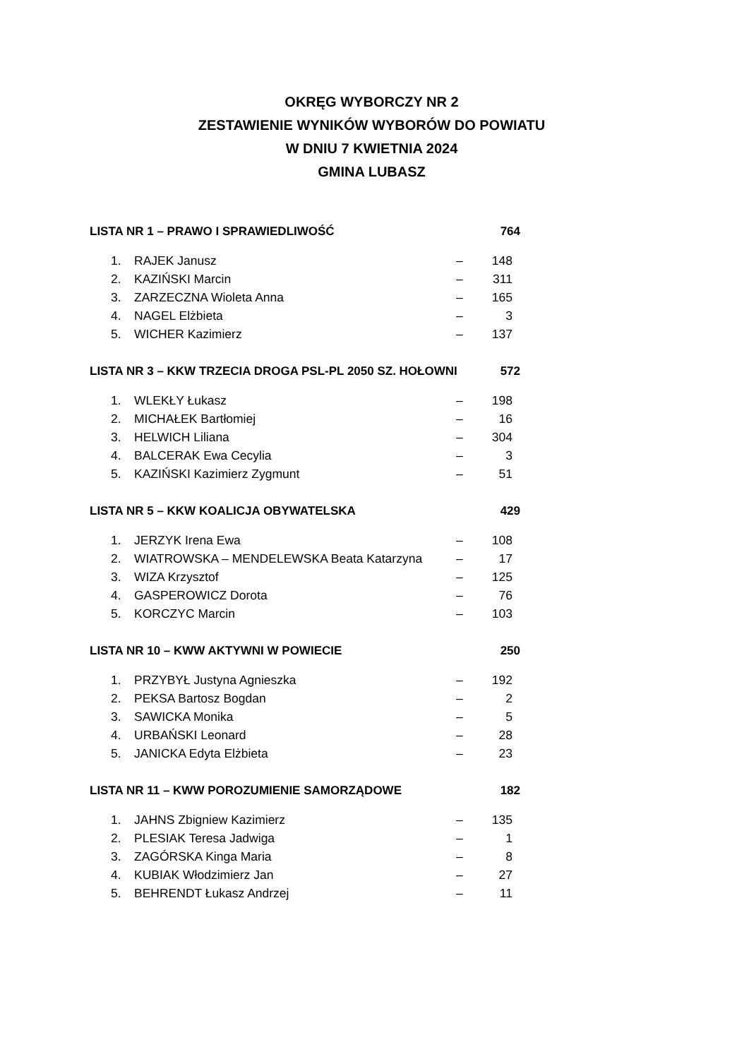OKRĘG WYBORCZY NR 2
ZESTAWIENIE WYNIKÓW WYBORÓW DO POWIATU
W DNIU 7 KWIETNIA 2024
GMINA LUBASZ
LISTA NR 1 – PRAWO I SPRAWIEDLIWOŚĆ 764
| 1. | RAJEK Janusz | – | 148 |
| 2. | KAZIŃSKI Marcin | – | 311 |
| 3. | ZARZECZNA Wioleta Anna | – | 165 |
| 4. | NAGEL Elżbieta | – | 3 |
| 5. | WICHER Kazimierz | – | 137 |
LISTA NR 3 – KKW TRZECIA DROGA PSL-PL 2050 SZ. HOŁOWNI 572
| 1. | WLEKŁY Łukasz | – | 198 |
| 2. | MICHAŁEK Bartłomiej | – | 16 |
| 3. | HELWICH Liliana | – | 304 |
| 4. | BALCERAK Ewa Cecylia | – | 3 |
| 5. | KAZIŃSKI Kazimierz Zygmunt | – | 51 |
LISTA NR 5 – KKW KOALICJA OBYWATELSKA 429
| 1. | JERZYK Irena Ewa | – | 108 |
| 2. | WIATROWSKA – MENDELEWSKA Beata Katarzyna | – | 17 |
| 3. | WIZA Krzysztof | – | 125 |
| 4. | GASPEROWICZ Dorota | – | 76 |
| 5. | KORCZYC Marcin | – | 103 |
LISTA NR 10 – KWW AKTYWNI W POWIECIE 250
| 1. | PRZYBYŁ Justyna Agnieszka | – | 192 |
| 2. | PEKSA Bartosz Bogdan | – | 2 |
| 3. | SAWICKA Monika | – | 5 |
| 4. | URBAŃSKI Leonard | – | 28 |
| 5. | JANICKA Edyta Elżbieta | – | 23 |
LISTA NR 11 – KWW POROZUMIENIE SAMORZĄDOWE 182
| 1. | JAHNS Zbigniew Kazimierz | – | 135 |
| 2. | PLESIAK Teresa Jadwiga | – | 1 |
| 3. | ZAGÓRSKA Kinga Maria | – | 8 |
| 4. | KUBIAK Włodzimierz Jan | – | 27 |
| 5. | BEHRENDT Łukasz Andrzej | – | 11 |